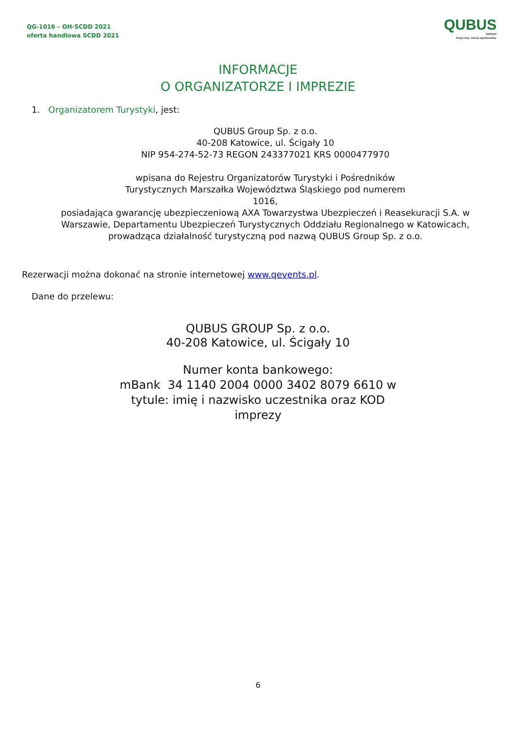QG-1016 – OH-SCDD 2021
oferta handlowa SCDD 2021
QUBUS
GROUP
Twój czas, nasza wyobraźnia.
INFORMACJE
O ORGANIZATORZE I IMPREZIE
1. Organizatorem Turystyki, jest:
QUBUS Group Sp. z o.o.
40-208 Katowice, ul. Ścigały 10
NIP 954-274-52-73 REGON 243377021 KRS 0000477970
wpisana do Rejestru Organizatorów Turystyki i Pośredników
Turystycznych Marszałka Województwa Śląskiego pod numerem
1016,
posiadająca gwarancję ubezpieczeniową AXA Towarzystwa Ubezpieczeń i Reasekuracji S.A. w
Warszawie, Departamentu Ubezpieczeń Turystycznych Oddziału Regionalnego w Katowicach,
prowadząca działalność turystyczną pod nazwą QUBUS Group Sp. z o.o.
Rezerwacji można dokonać na stronie internetowej www.qevents.pl.
Dane do przelewu:
QUBUS GROUP Sp. z o.o.
40-208 Katowice, ul. Ścigały 10
Numer konta bankowego:
mBank 34 1140 2004 0000 3402 8079 6610 w
tytule: imię i nazwisko uczestnika oraz KOD
imprezy
6